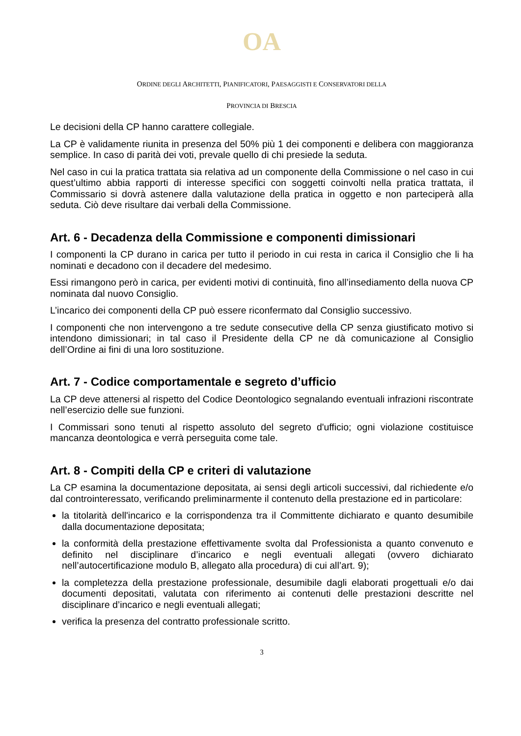OA
ORDINE DEGLI ARCHITETTI, PIANIFICATORI, PAESAGGISTI E CONSERVATORI DELLA
PROVINCIA DI BRESCIA
Le decisioni della CP hanno carattere collegiale.
La CP è validamente riunita in presenza del 50% più 1 dei componenti e delibera con maggioranza semplice. In caso di parità dei voti, prevale quello di chi presiede la seduta.
Nel caso in cui la pratica trattata sia relativa ad un componente della Commissione o nel caso in cui quest’ultimo abbia rapporti di interesse specifici con soggetti coinvolti nella pratica trattata, il Commissario si dovrà astenere dalla valutazione della pratica in oggetto e non parteciperà alla seduta. Ciò deve risultare dai verbali della Commissione.
Art. 6 - Decadenza della Commissione e componenti dimissionari
I componenti la CP durano in carica per tutto il periodo in cui resta in carica il Consiglio che li ha nominati e decadono con il decadere del medesimo.
Essi rimangono però in carica, per evidenti motivi di continuità, fino all’insediamento della nuova CP nominata dal nuovo Consiglio.
L’incarico dei componenti della CP può essere riconfermato dal Consiglio successivo.
I componenti che non intervengono a tre sedute consecutive della CP senza giustificato motivo si intendono dimissionari; in tal caso il Presidente della CP ne dà comunicazione al Consiglio dell’Ordine ai fini di una loro sostituzione.
Art. 7 - Codice comportamentale e segreto d’ufficio
La CP deve attenersi al rispetto del Codice Deontologico segnalando eventuali infrazioni riscontrate nell’esercizio delle sue funzioni.
I Commissari sono tenuti al rispetto assoluto del segreto d'ufficio; ogni violazione costituisce mancanza deontologica e verrà perseguita come tale.
Art. 8 - Compiti della CP e criteri di valutazione
La CP esamina la documentazione depositata, ai sensi degli articoli successivi, dal richiedente e/o dal controinteressato, verificando preliminarmente il contenuto della prestazione ed in particolare:
la titolarità dell'incarico e la corrispondenza tra il Committente dichiarato e quanto desumibile dalla documentazione depositata;
la conformità della prestazione effettivamente svolta dal Professionista a quanto convenuto e definito nel disciplinare d’incarico e negli eventuali allegati (ovvero dichiarato nell’autocertificazione modulo B, allegato alla procedura) di cui all’art. 9);
la completezza della prestazione professionale, desumibile dagli elaborati progettuali e/o dai documenti depositati, valutata con riferimento ai contenuti delle prestazioni descritte nel disciplinare d’incarico e negli eventuali allegati;
verifica la presenza del contratto professionale scritto.
3